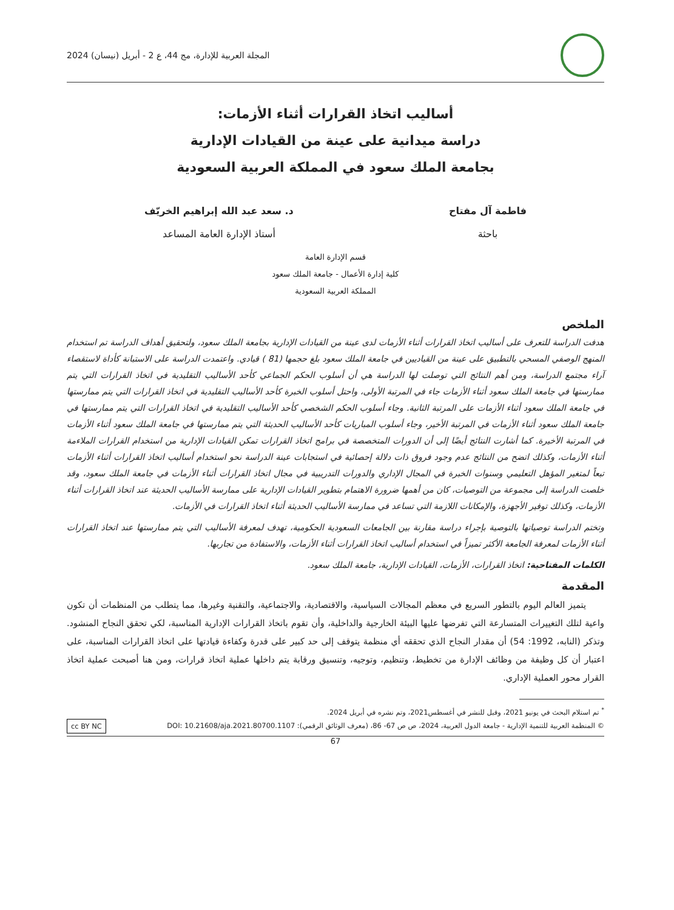المجلة العربية للإدارة، مج 44، ع 2 - أبريل (نيسان) 2024
أساليب اتخاذ القرارات أثناء الأزمات:
دراسة ميدانية على عينة من القيادات الإدارية
بجامعة الملك سعود في المملكة العربية السعودية
فاطمة آل مفتاح
باحثة
د. سعد عبد الله إبراهيم الخريّف
أستاذ الإدارة العامة المساعد
قسم الإدارة العامة
كلية إدارة الأعمال - جامعة الملك سعود
المملكة العربية السعودية
الملخص
هدفت الدراسة للتعرف على أساليب اتخاذ القرارات أثناء الأزمات لدى عينة من القيادات الإدارية بجامعة الملك سعود، ولتحقيق أهداف الدراسة تم استخدام المنهج الوصفي المسحي بالتطبيق على عينة من القياديين في جامعة الملك سعود بلغ حجمها (81 ) قيادي. واعتمدت الدراسة على الاستبانة كأداة لاستقصاء آراء مجتمع الدراسة، ومن أهم النتائج التي توصلت لها الدراسة هي أن أسلوب الحكم الجماعي كأحد الأساليب التقليدية في اتخاذ القرارات التي يتم ممارستها في جامعة الملك سعود أثناء الأزمات جاء في المرتبة الأولى، واحتل أسلوب الخبرة كأحد الأساليب التقليدية في اتخاذ القرارات التي يتم ممارستها في جامعة الملك سعود أثناء الأزمات على المرتبة الثانية. وجاء أسلوب الحكم الشخصي كأحد الأساليب التقليدية في اتخاذ القرارات التي يتم ممارستها في جامعة الملك سعود أثناء الأزمات في المرتبة الأخير، وجاء أسلوب المباريات كأحد الأساليب الحديثة التي يتم ممارستها في جامعة الملك سعود أثناء الأزمات في المرتبة الأخيرة. كما أشارت النتائج أيضًا إلى أن الدورات المتخصصة في برامج اتخاذ القرارات تمكن القيادات الإدارية من استخدام القرارات الملاءمة أثناء الأزمات، وكذلك اتضح من النتائج عدم وجود فروق ذات دلالة إحصائية في استجابات عينة الدراسة نحو استخدام أساليب اتخاذ القرارات أثناء الأزمات تبعاً لمتغير المؤهل التعليمي وسنوات الخبرة في المجال الإداري والدورات التدريبية في مجال اتخاذ القرارات أثناء الأزمات في جامعة الملك سعود، وقد خلصت الدراسة إلى مجموعة من التوصيات، كان من أهمها ضرورة الاهتمام بتطوير القيادات الإدارية على ممارسة الأساليب الحديثة عند اتخاذ القرارات أثناء الأزمات، وكذلك توفير الأجهزة، والإمكانات اللازمة التي تساعد في ممارسة الأساليب الحديثة أثناء اتخاذ القرارات في الأزمات.
وتختم الدراسة توصياتها بالتوصية بإجراء دراسة مقارنة بين الجامعات السعودية الحكومية، تهدف لمعرفة الأساليب التي يتم ممارستها عند اتخاذ القرارات أثناء الأزمات لمعرفة الجامعة الأكثر تميزاً في استخدام أساليب اتخاذ القرارات أثناء الأزمات، والاستفادة من تجاربها.
الكلمات المفتاحية: اتخاذ القرارات، الأزمات، القيادات الإدارية، جامعة الملك سعود.
المقدمة
يتميز العالم اليوم بالتطور السريع في معظم المجالات السياسية، والاقتصادية، والاجتماعية، والتقنية وغيرها، مما يتطلب من المنظمات أن تكون واعية لتلك التغييرات المتسارعة التي تفرضها عليها البيئة الخارجية والداخلية، وأن تقوم باتخاذ القرارات الإدارية المناسبة، لكي تحقق النجاح المنشود. وتذكر (النابه، 1992: 54) أن مقدار النجاح الذي تحققه أي منظمة يتوقف إلى حد كبير على قدرة وكفاءة قيادتها على اتخاذ القرارات المناسبة، على اعتبار أن كل وظيفة من وظائف الإدارة من تخطيط، وتنظيم، وتوجيه، وتنسيق ورقابة يتم داخلها عملية اتخاذ قرارات، ومن هنا أصبحت عملية اتخاذ القرار محور العملية الإداري.
<sup>*</sup> تم استلام البحث في يونيو 2021، وقبل للنشر في أغسطس2021، وتم نشره في أبريل 2024.
© المنظمة العربية للتنمية الإدارية - جامعة الدول العربية، 2024، ص ص 67- 86، (معرف الوثائق الرقمي): DOI: 10.21608/aja.2021.80700.1107 cc BY NC
67